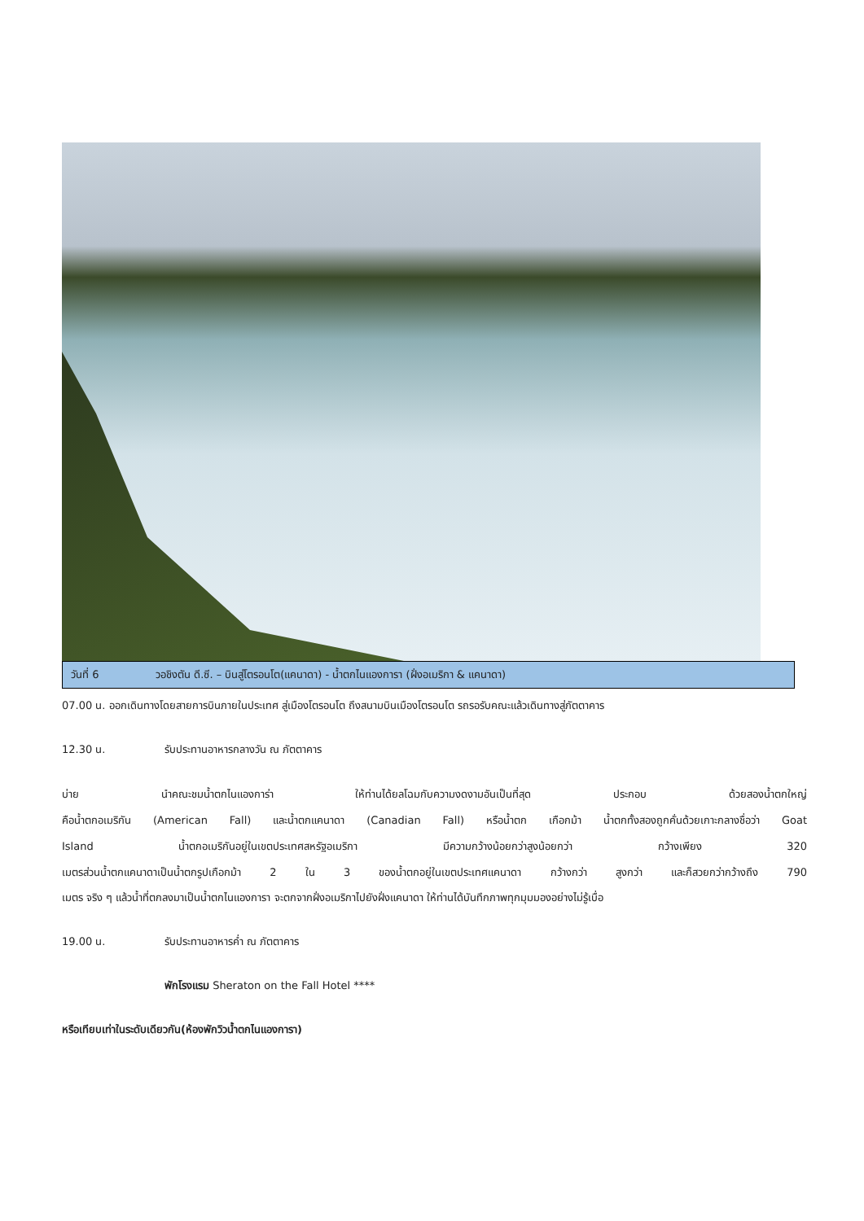วันที่ 6 วอชิงตัน ดี.ซี. – บินสู่โตรอนโต(แคนาดา) - น้ำตกไนแองการา (ฝั่งอเมริกา & แคนาดา)
07.00 น. ออกเดินทางโดยสายการบินภายในประเทศ สู่เมืองโตรอนโต ถึงสนามบินเมืองโตรอนโต รถรอรับคณะแล้วเดินทางสู่ภัตตาคาร
12.30 น. รับประทานอาหารกลางวัน ณ ภัตตาคาร
บ่าย นำคณะชมน้ำตกไนแองการ่า ให้ท่านได้ยลโฉมกับความงดงามอันเป็นที่สุด ประกอบ ด้วยสองน้ำตกใหญ่
คือน้ำตกอเมริกัน (American Fall) และน้ำตกแคนาดา (Canadian Fall) หรือน้ำตก เกือกม้า น้ำตกทั้งสองถูกคั่นด้วยเกาะกลางชื่อว่า Goat
Island น้ำตกอเมริกันอยู่ในเขตประเทศสหรัฐอเมริกา มีความกว้างน้อยกว่าสูงน้อยกว่า กว้างเพียง 320
เมตรส่วนน้ำตกแคนาดาเป็นน้ำตกรูปเกือกม้า 2 ใน 3 ของน้ำตกอยู่ในเขตประเทศแคนาดา กว้างกว่า สูงกว่า และก็สวยกว่ากว้างถึง 790
เมตร จริง ๆ แล้วน้ำที่ตกลงมาเป็นน้ำตกไนแองการา จะตกจากฝั่งอเมริกาไปยังฝั่งแคนาดา ให้ท่านได้บันทึกภาพทุกมุมมองอย่างไม่รู้เบื่อ
19.00 น. รับประทานอาหารค่ำ ณ ภัตตาคาร
พักโรงแรม Sheraton on the Fall Hotel ****
หรือเทียบเท่าในระดับเดียวกัน(ห้องพักวิวน้ำตกไนแองการา)